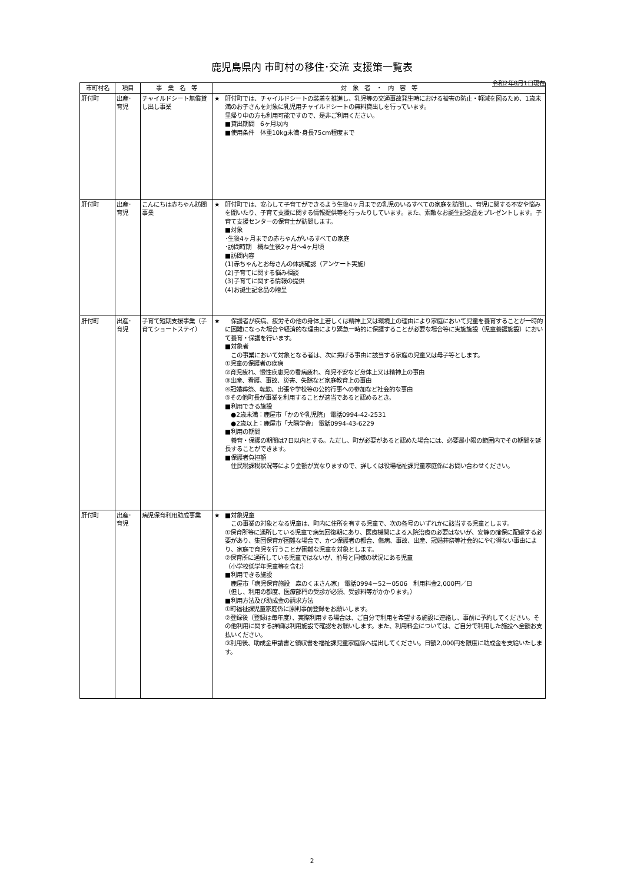鹿児島県内 市町村の移住･交流 支援策一覧表
令和2年8月1日現在
| 市町村名 | 項目 | 事 業 名 等 | 対 象 者 ・ 内 容 等 |
| --- | --- | --- | --- |
| 肝付町 | 出産･ 育児 | チャイルドシート無償貸し出し事業 | ★ 肝付町では、チャイルドシートの装着を推進し、乳児等の交通事故発生時における被害の防止・軽減を図るため、1歳未満のお子さんを対象に乳児用チャイルドシートの無料貸出しを行っています。 里帰り中の方も利用可能ですので、是非ご利用ください。 ■貸出期間 6ヶ月以内 ■使用条件 体重10kg未満･身長75cm程度まで |
| 肝付町 | 出産･ 育児 | こんにちは赤ちゃん訪問事業 | ★ 肝付町では、安心して子育てができるよう生後4ヶ月までの乳児のいるすべての家庭を訪問し、育児に関する不安や悩みを聞いたり、子育て支援に関する情報提供等を行ったりしています。また、素敵なお誕生記念品をプレゼントします。子育て支援センターの保育士が訪問します。 ■対象 ･生後4ヶ月までの赤ちゃんがいるすべての家庭 ･訪問時期 概ね生後2ヶ月～4ヶ月頃 ■訪問内容 (1)赤ちゃんとお母さんの体調確認（アンケート実施） (2)子育てに関する悩み相談 (3)子育てに関する情報の提供 (4)お誕生記念品の贈呈 |
| 肝付町 | 出産･ 育児 | 子育て短期支援事業（子育てショートステイ） | ★ 保護者が疾病、疲労その他の身体上若しくは精神上又は環境上の理由により家庭において児童を養育することが一時的に困難になった場合や経済的な理由により緊急一時的に保護することが必要な場合等に実施施設（児童養護施設）において養育・保護を行います。 ■対象者 この事業において対象となる者は、次に掲げる事由に該当する家庭の児童又は母子等とします。 ①児童の保護者の疾病 ②育児疲れ、慢性疾患児の看病疲れ、育児不安など身体上又は精神上の事由 ③出産、看護、事故、災害、失踪など家庭教育上の事由 ④冠婚葬祭、転勤、出張や学校等の公的行事への参加など社会的な事由 ⑤その他町長が事業を利用することが適当であると認めるとき。 ■利用できる施設 ●2歳未満：鹿屋市「かのや乳児院」 電話0994-42-2531 ●2歳以上：鹿屋市「大隅学舎」 電話0994-43-6229 ■利用の期間 養育・保護の期間は7日以内とする。ただし、町が必要があると認めた場合には、必要最小限の範囲内でその期間を延長することができます。 ■保護者負担額 住民税課税状況等により金額が異なりますので、詳しくは役場福祉課児童家庭係にお問い合わせください。 |
| 肝付町 | 出産･ 育児 | 病児保育利用助成事業 | ★ ■対象児童 この事業の対象となる児童は、町内に住所を有する児童で、次の各号のいずれかに該当する児童とします。 ①保育所等に通所している児童で病気回復期にあり、医療機関による入院治療の必要はないが、安静の確保に配慮する必要があり、集団保育が困難な場合で、かつ保護者の都合、傷病、事故、出産、冠婚葬祭等社会的にやむ得ない事由により、家庭で育児を行うことが困難な児童を対象とします。 ②保育所に通所している児童ではないが、前号と同様の状況にある児童 （小学校低学年児童等を含む） ■利用できる施設 鹿屋市「病児保育施設 森のくまさん家」 電話0994－52－0506 利用料金2,000円／日 （但し、利用の都度、医療部門の受診が必須、受診料等がかかります。） ■利用方法及び助成金の請求方法 ①町福祉課児童家庭係に原則事前登録をお願いします。 ②登録後（登録は毎年度）、実際利用する場合は、ご自分で利用を希望する施設に連絡し、事前に予約してください。その他利用に関する詳細は利用施設で確認をお願いします。また、利用料金については、ご自分で利用した施設へ全額お支払いください。 ③利用後、助成金申請書と領収書を福祉課児童家庭係へ提出してください。日額2,000円を限度に助成金を支給いたします。 |
2